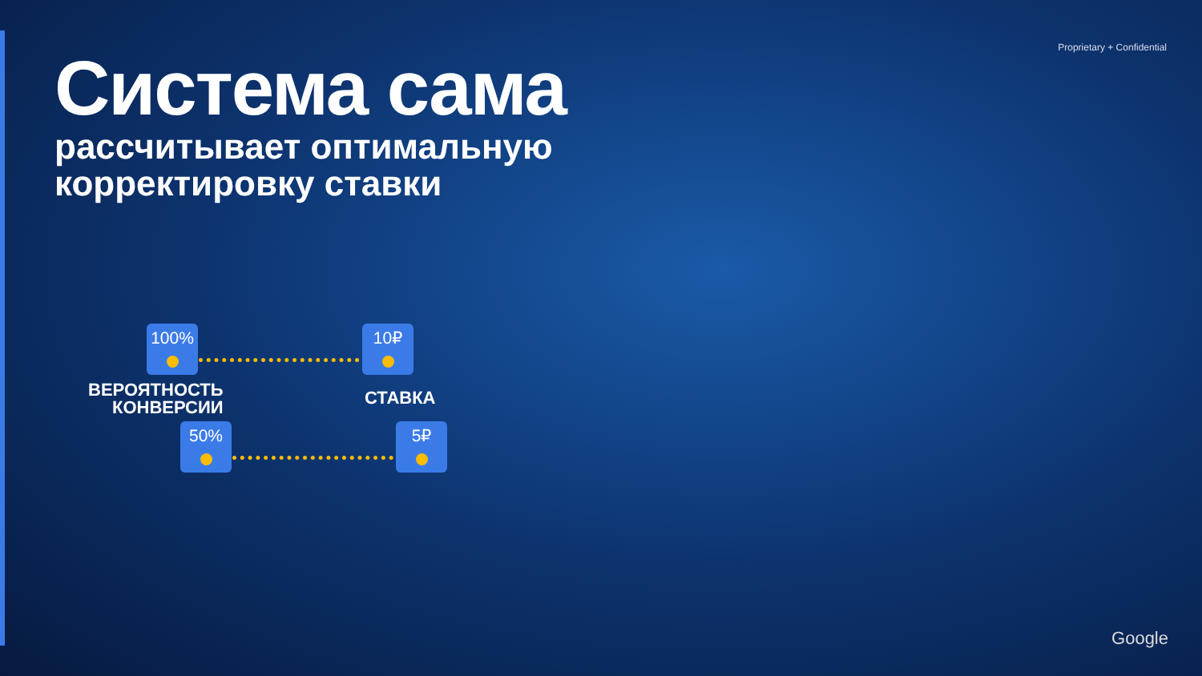Proprietary + Confidential
Система сама
рассчитывает оптимальную
корректировку ставки
100% 10₽
ВЕРОЯТНОСТЬ
КОНВЕРСИИ
СТАВКА
50% 5₽
Google